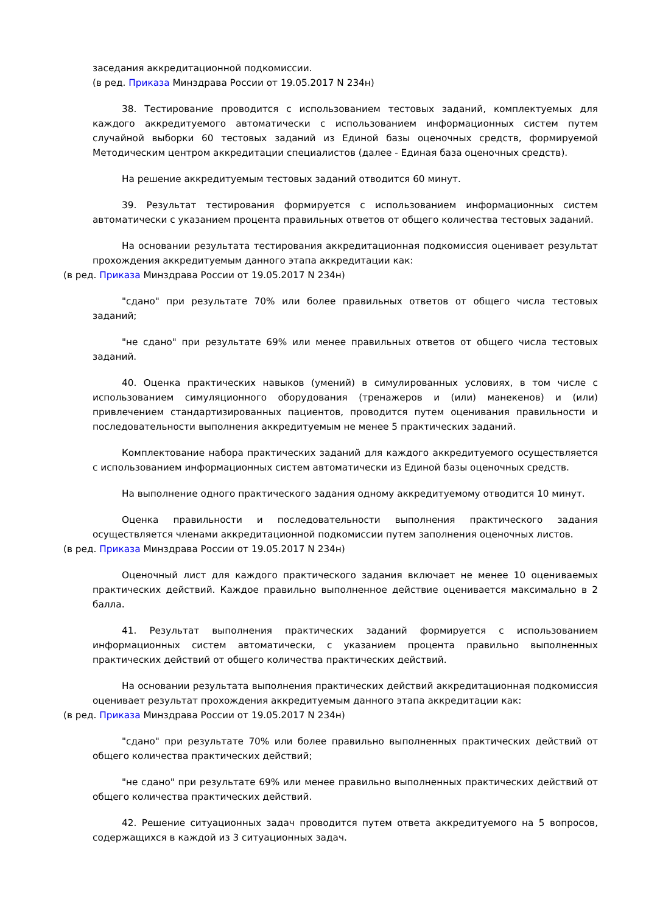заседания аккредитационной подкомиссии.
(в ред. Приказа Минздрава России от 19.05.2017 N 234н)
38. Тестирование проводится с использованием тестовых заданий, комплектуемых для каждого аккредитуемого автоматически с использованием информационных систем путем случайной выборки 60 тестовых заданий из Единой базы оценочных средств, формируемой Методическим центром аккредитации специалистов (далее - Единая база оценочных средств).
На решение аккредитуемым тестовых заданий отводится 60 минут.
39. Результат тестирования формируется с использованием информационных систем автоматически с указанием процента правильных ответов от общего количества тестовых заданий.
На основании результата тестирования аккредитационная подкомиссия оценивает результат прохождения аккредитуемым данного этапа аккредитации как:
(в ред. Приказа Минздрава России от 19.05.2017 N 234н)
"сдано" при результате 70% или более правильных ответов от общего числа тестовых заданий;
"не сдано" при результате 69% или менее правильных ответов от общего числа тестовых заданий.
40. Оценка практических навыков (умений) в симулированных условиях, в том числе с использованием симуляционного оборудования (тренажеров и (или) манекенов) и (или) привлечением стандартизированных пациентов, проводится путем оценивания правильности и последовательности выполнения аккредитуемым не менее 5 практических заданий.
Комплектование набора практических заданий для каждого аккредитуемого осуществляется с использованием информационных систем автоматически из Единой базы оценочных средств.
На выполнение одного практического задания одному аккредитуемому отводится 10 минут.
Оценка правильности и последовательности выполнения практического задания осуществляется членами аккредитационной подкомиссии путем заполнения оценочных листов.
(в ред. Приказа Минздрава России от 19.05.2017 N 234н)
Оценочный лист для каждого практического задания включает не менее 10 оцениваемых практических действий. Каждое правильно выполненное действие оценивается максимально в 2 балла.
41. Результат выполнения практических заданий формируется с использованием информационных систем автоматически, с указанием процента правильно выполненных практических действий от общего количества практических действий.
На основании результата выполнения практических действий аккредитационная подкомиссия оценивает результат прохождения аккредитуемым данного этапа аккредитации как:
(в ред. Приказа Минздрава России от 19.05.2017 N 234н)
"сдано" при результате 70% или более правильно выполненных практических действий от общего количества практических действий;
"не сдано" при результате 69% или менее правильно выполненных практических действий от общего количества практических действий.
42. Решение ситуационных задач проводится путем ответа аккредитуемого на 5 вопросов, содержащихся в каждой из 3 ситуационных задач.